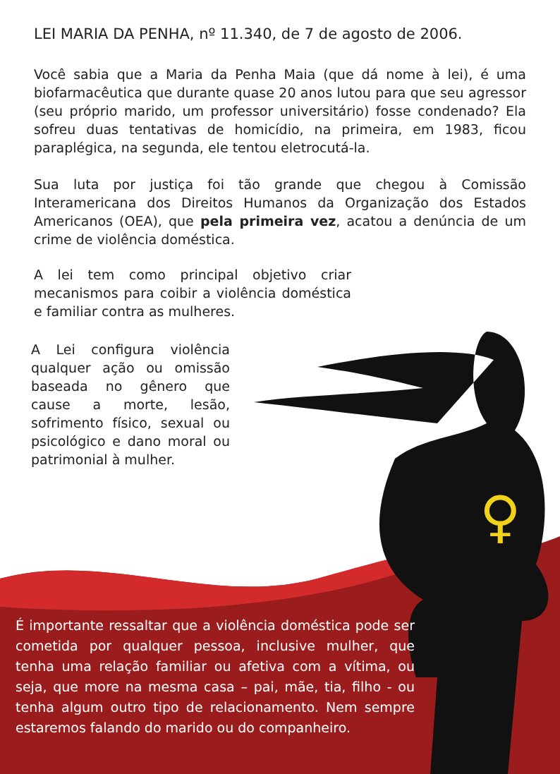♀
LEI MARIA DA PENHA, nº 11.340, de 7 de agosto de 2006.
Você sabia que a Maria da Penha Maia (que dá nome à lei), é uma biofarmacêutica que durante quase 20 anos lutou para que seu agressor (seu próprio marido, um professor universitário) fosse condenado? Ela sofreu duas tentativas de homicídio, na primeira, em 1983, ficou paraplégica, na segunda, ele tentou eletrocutá-la.
Sua luta por justiça foi tão grande que chegou à Comissão Interamericana dos Direitos Humanos da Organização dos Estados Americanos (OEA), que pela primeira vez, acatou a denúncia de um crime de violência doméstica.
A lei tem como principal objetivo criar mecanismos para coibir a violência doméstica e familiar contra as mulheres.
A Lei configura violência qualquer ação ou omissão baseada no gênero que cause a morte, lesão, sofrimento físico, sexual ou psicológico e dano moral ou patrimonial à mulher.
É importante ressaltar que a violência doméstica pode ser cometida por qualquer pessoa, inclusive mulher, que tenha uma relação familiar ou afetiva com a vítima, ou seja, que more na mesma casa – pai, mãe, tia, filho - ou tenha algum outro tipo de relacionamento. Nem sempre estaremos falando do marido ou do companheiro.